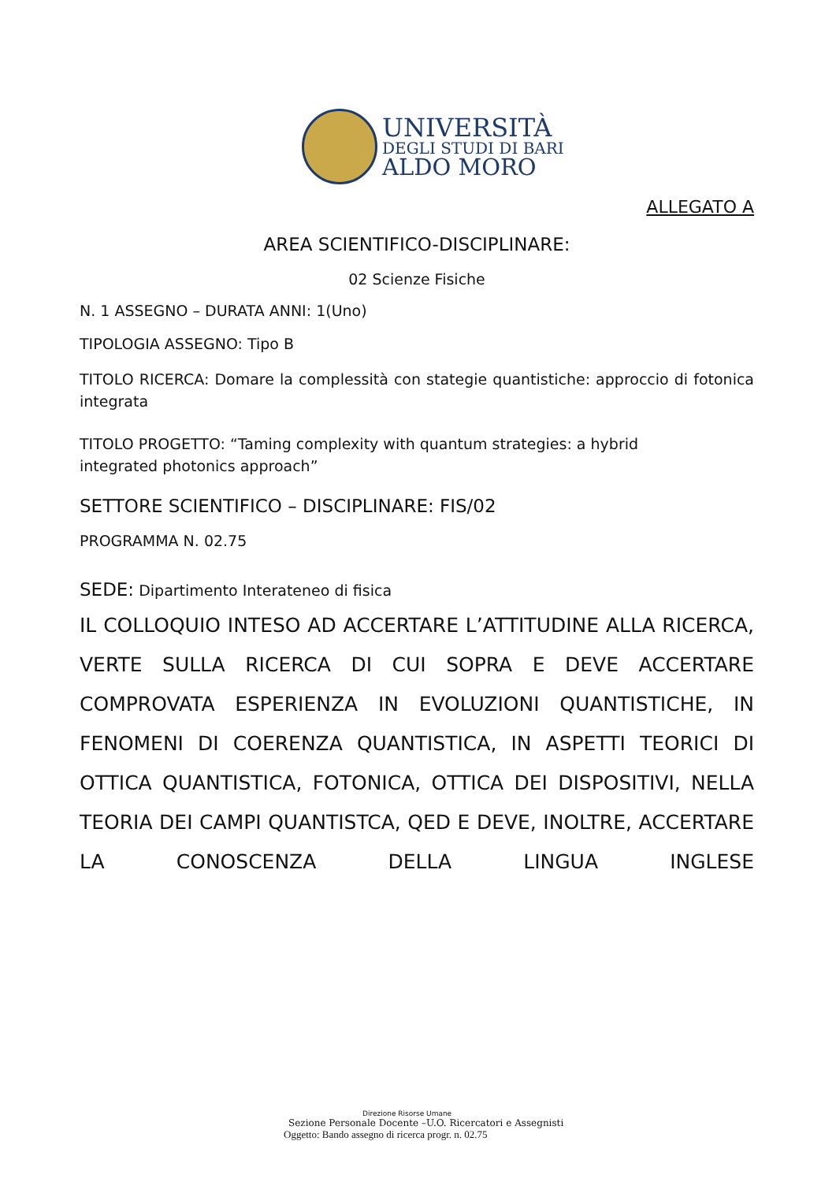UNIVERSITÀ
DEGLI STUDI DI BARI
ALDO MORO
ALLEGATO A
AREA SCIENTIFICO-DISCIPLINARE:
02 Scienze Fisiche
N. 1 ASSEGNO – DURATA ANNI: 1(Uno)
TIPOLOGIA ASSEGNO: Tipo B
TITOLO RICERCA: Domare la complessità con stategie quantistiche: approccio di fotonica integrata
TITOLO PROGETTO: “Taming complexity with quantum strategies: a hybrid
integrated photonics approach”
SETTORE SCIENTIFICO – DISCIPLINARE: FIS/02
PROGRAMMA N. 02.75
SEDE: Dipartimento Interateneo di fisica
IL COLLOQUIO INTESO AD ACCERTARE L’ATTITUDINE ALLA RICERCA, VERTE SULLA RICERCA DI CUI SOPRA E DEVE ACCERTARE COMPROVATA ESPERIENZA IN EVOLUZIONI QUANTISTICHE, IN FENOMENI DI COERENZA QUANTISTICA, IN ASPETTI TEORICI DI OTTICA QUANTISTICA, FOTONICA, OTTICA DEI DISPOSITIVI, NELLA TEORIA DEI CAMPI QUANTISTCA, QED E DEVE, INOLTRE, ACCERTARE LA CONOSCENZA DELLA LINGUA INGLESE
Direzione Risorse Umane
Sezione Personale Docente –U.O. Ricercatori e Assegnisti
Oggetto: Bando assegno di ricerca progr. n. 02.75